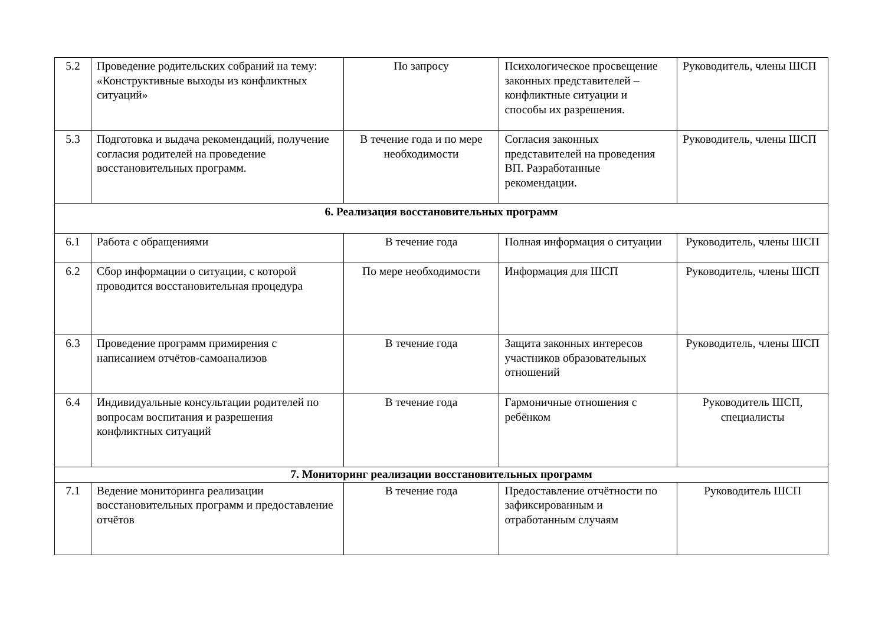| 5.2 | Проведение родительских собраний на тему: «Конструктивные выходы из конфликтных ситуаций» | По запросу | Психологическое просвещение законных представителей – конфликтные ситуации и способы их разрешения. | Руководитель, члены ШСП |
| 5.3 | Подготовка и выдача рекомендаций, получение согласия родителей на проведение восстановительных программ. | В течение года и по мере необходимости | Согласия законных представителей на проведения ВП. Разработанные рекомендации. | Руководитель, члены ШСП |
| 6. Реализация восстановительных программ | | | | |
| 6.1 | Работа с обращениями | В течение года | Полная информация о ситуации | Руководитель, члены ШСП |
| 6.2 | Сбор информации о ситуации, с которой проводится восстановительная процедура | По мере необходимости | Информация для ШСП | Руководитель, члены ШСП |
| 6.3 | Проведение программ примирения с написанием отчётов-самоанализов | В течение года | Защита законных интересов участников образовательных отношений | Руководитель, члены ШСП |
| 6.4 | Индивидуальные консультации родителей по вопросам воспитания и разрешения конфликтных ситуаций | В течение года | Гармоничные отношения с ребёнком | Руководитель ШСП, специалисты |
| 7. Мониторинг реализации восстановительных программ | | | | |
| 7.1 | Ведение мониторинга реализации восстановительных программ и предоставление отчётов | В течение года | Предоставление отчётности по зафиксированным и отработанным случаям | Руководитель ШСП |